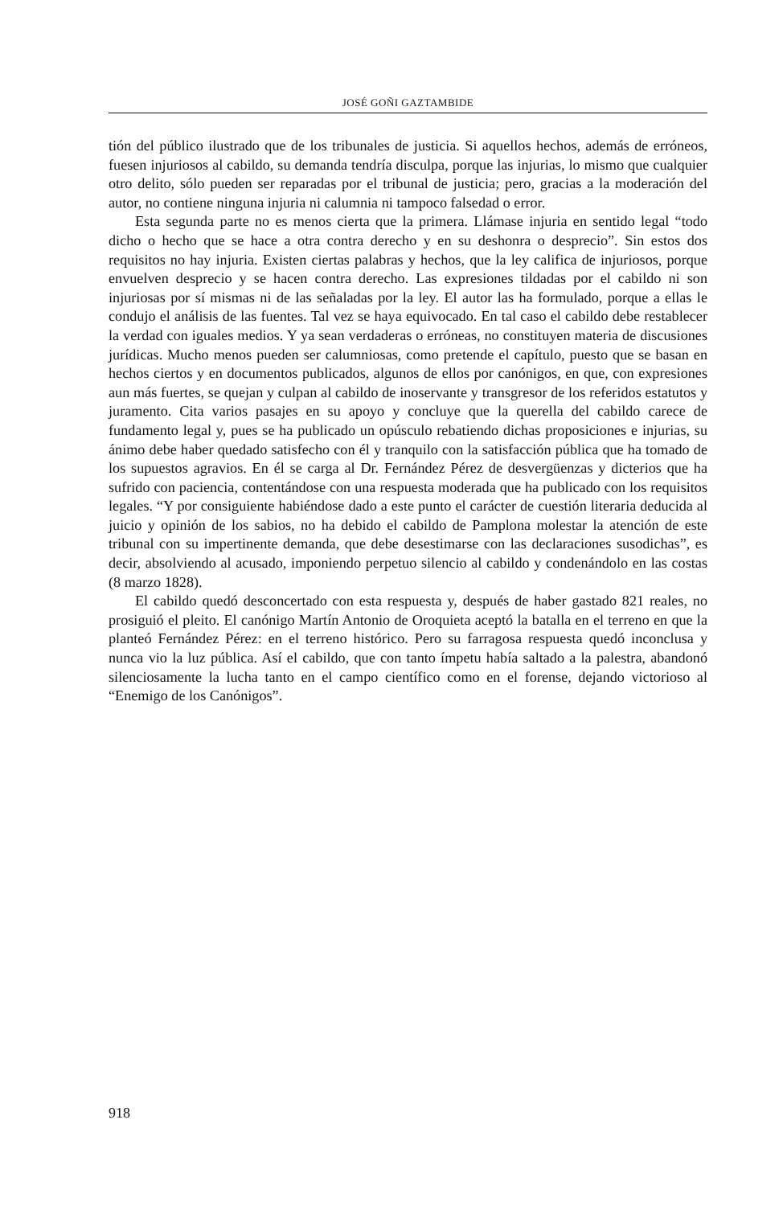JOSÉ GOÑI GAZTAMBIDE
tión del público ilustrado que de los tribunales de justicia. Si aquellos hechos, además de erróneos, fuesen injuriosos al cabildo, su demanda tendría disculpa, porque las injurias, lo mismo que cualquier otro delito, sólo pueden ser reparadas por el tribunal de justicia; pero, gracias a la moderación del autor, no contiene ninguna injuria ni calumnia ni tampoco falsedad o error.
Esta segunda parte no es menos cierta que la primera. Llámase injuria en sentido legal “todo dicho o hecho que se hace a otra contra derecho y en su deshonra o desprecio”. Sin estos dos requisitos no hay injuria. Existen ciertas palabras y hechos, que la ley califica de injuriosos, porque envuelven desprecio y se hacen contra derecho. Las expresiones tildadas por el cabildo ni son injuriosas por sí mismas ni de las señaladas por la ley. El autor las ha formulado, porque a ellas le condujo el análisis de las fuentes. Tal vez se haya equivocado. En tal caso el cabildo debe restablecer la verdad con iguales medios. Y ya sean verdaderas o erróneas, no constituyen materia de discusiones jurídicas. Mucho menos pueden ser calumniosas, como pretende el capítulo, puesto que se basan en hechos ciertos y en documentos publicados, algunos de ellos por canónigos, en que, con expresiones aun más fuertes, se quejan y culpan al cabildo de inoservante y transgresor de los referidos estatutos y juramento. Cita varios pasajes en su apoyo y concluye que la querella del cabildo carece de fundamento legal y, pues se ha publicado un opúsculo rebatiendo dichas proposiciones e injurias, su ánimo debe haber quedado satisfecho con él y tranquilo con la satisfacción pública que ha tomado de los supuestos agravios. En él se carga al Dr. Fernández Pérez de desvergüenzas y dicterios que ha sufrido con paciencia, contentándose con una respuesta moderada que ha publicado con los requisitos legales. “Y por consiguiente habiéndose dado a este punto el carácter de cuestión literaria deducida al juicio y opinión de los sabios, no ha debido el cabildo de Pamplona molestar la atención de este tribunal con su impertinente demanda, que debe desestimarse con las declaraciones susodichas”, es decir, absolviendo al acusado, imponiendo perpetuo silencio al cabildo y condenándolo en las costas (8 marzo 1828).
El cabildo quedó desconcertado con esta respuesta y, después de haber gastado 821 reales, no prosiguió el pleito. El canónigo Martín Antonio de Oroquieta aceptó la batalla en el terreno en que la planteó Fernández Pérez: en el terreno histórico. Pero su farragosa respuesta quedó inconclusa y nunca vio la luz pública. Así el cabildo, que con tanto ímpetu había saltado a la palestra, abandonó silenciosamente la lucha tanto en el campo científico como en el forense, dejando victorioso al “Enemigo de los Canónigos”.
918